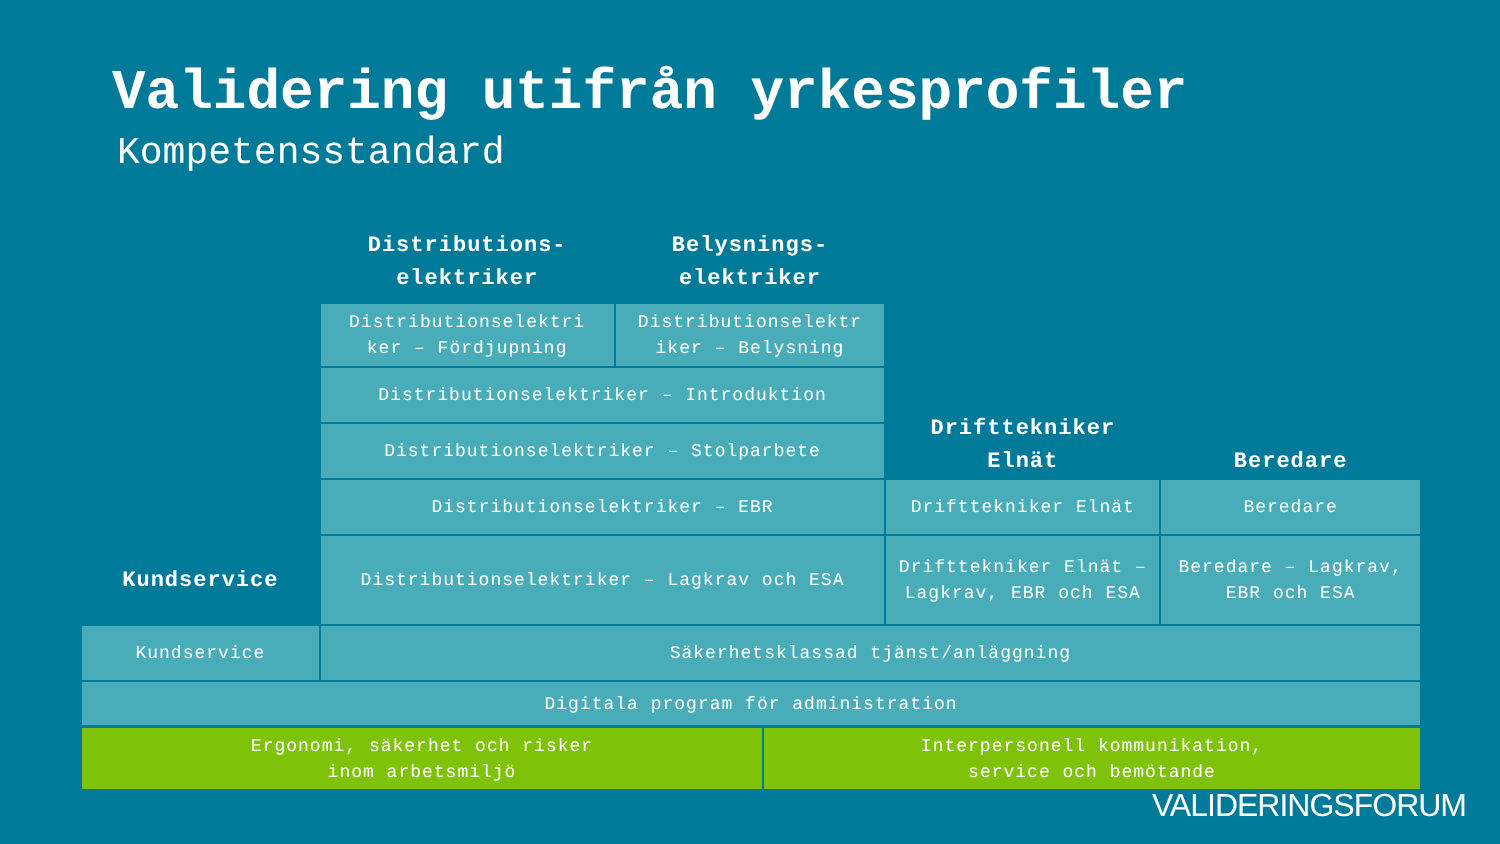Validering utifrån yrkesprofiler
Kompetensstandard
| | Distributions- elektriker | Belysnings- elektriker | | |
| | Distributionselektri ker – Fördjupning | Distributionselektr iker – Belysning | Drifttekniker Elnät | Beredare |
| | Distributionselektriker – Introduktion | | | |
| | Distributionselektriker – Stolparbete | | | |
| | Distributionselektriker – EBR | | Drifttekniker Elnät | Beredare |
| Kundservice | Distributionselektriker – Lagkrav och ESA | | Drifttekniker Elnät – Lagkrav, EBR och ESA | Beredare – Lagkrav, EBR och ESA |
| Kundservice | Säkerhetsklassad tjänst/anläggning | | | |
| Digitala program för administration | | | | |
| Ergonomi, säkerhet och risker inom arbetsmiljö | Interpersonell kommunikation, service och bemötande |
VALIDERINGSFORUM